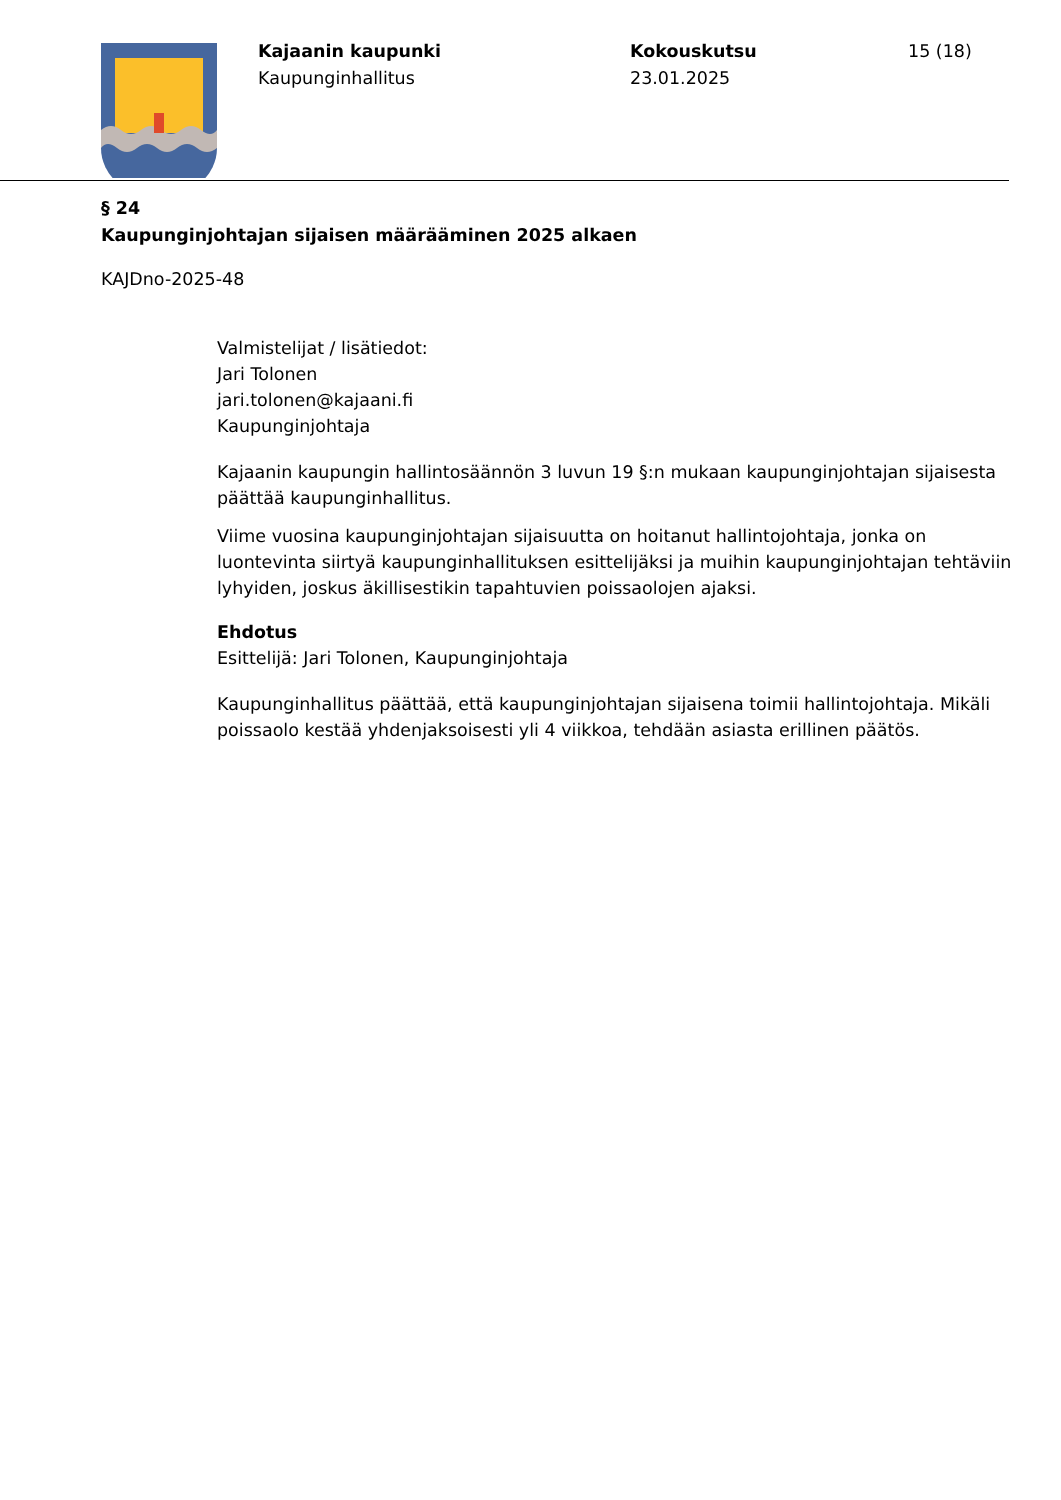Kajaanin kaupunki
Kaupunginhallitus
Kokouskutsu
23.01.2025
15 (18)
§ 24
Kaupunginjohtajan sijaisen määrääminen 2025 alkaen
KAJDno-2025-48
Valmistelijat / lisätiedot:
Jari Tolonen
jari.tolonen@kajaani.fi
Kaupunginjohtaja
Kajaanin kaupungin hallintosäännön 3 luvun 19 §:n mukaan kaupunginjohtajan sijaisesta päättää kaupunginhallitus.
Viime vuosina kaupunginjohtajan sijaisuutta on hoitanut hallintojohtaja, jonka on luontevinta siirtyä kaupunginhallituksen esittelijäksi ja muihin kaupunginjohtajan tehtäviin lyhyiden, joskus äkillisestikin tapahtuvien poissaolojen ajaksi.
Ehdotus
Esittelijä: Jari Tolonen, Kaupunginjohtaja
Kaupunginhallitus päättää, että kaupunginjohtajan sijaisena toimii hallintojohtaja. Mikäli poissaolo kestää yhdenjaksoisesti yli 4 viikkoa, tehdään asiasta erillinen päätös.